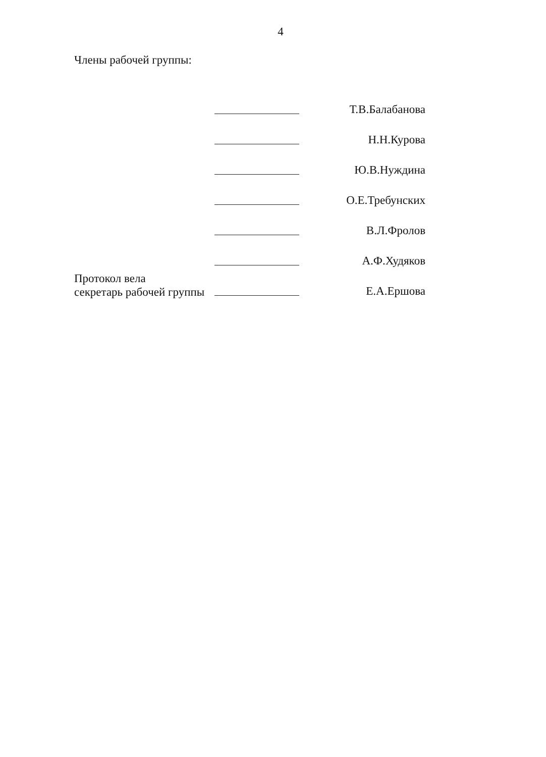4
Члены рабочей группы:
Т.В.Балабанова
Н.Н.Курова
Ю.В.Нуждина
О.Е.Требунских
В.Л.Фролов
А.Ф.Худяков
Протокол вела
секретарь рабочей группы
Е.А.Ершова